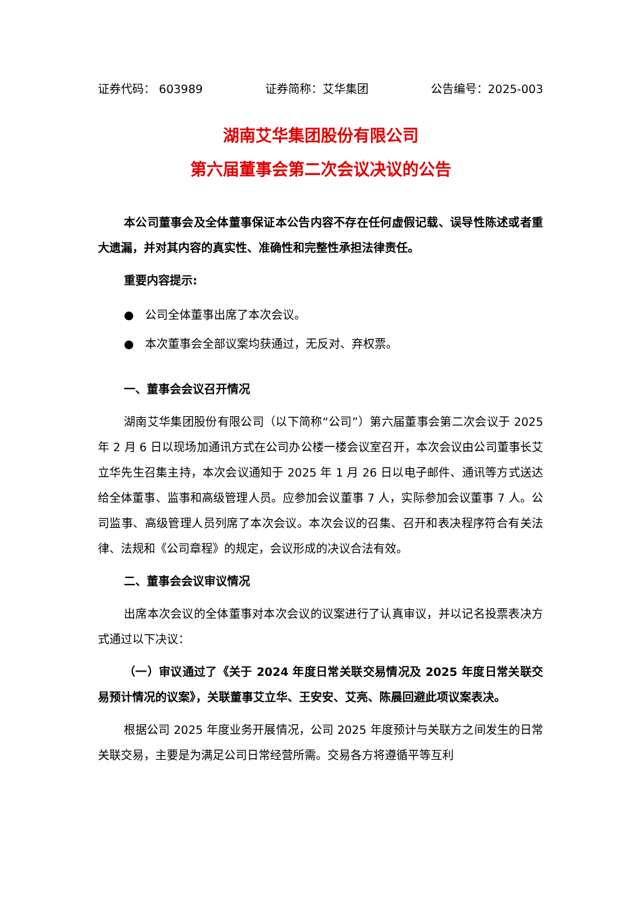证券代码： 603989 证券简称：艾华集团 公告编号：2025-003
湖南艾华集团股份有限公司
第六届董事会第二次会议决议的公告
本公司董事会及全体董事保证本公告内容不存在任何虚假记载、误导性陈述或者重大遗漏，并对其内容的真实性、准确性和完整性承担法律责任。
重要内容提示:
● 公司全体董事出席了本次会议。
● 本次董事会全部议案均获通过，无反对、弃权票。
一、董事会会议召开情况
湖南艾华集团股份有限公司（以下简称“公司”）第六届董事会第二次会议于 2025 年 2 月 6 日以现场加通讯方式在公司办公楼一楼会议室召开，本次会议由公司董事长艾立华先生召集主持，本次会议通知于 2025 年 1 月 26 日以电子邮件、通讯等方式送达给全体董事、监事和高级管理人员。应参加会议董事 7 人，实际参加会议董事 7 人。公司监事、高级管理人员列席了本次会议。本次会议的召集、召开和表决程序符合有关法律、法规和《公司章程》的规定，会议形成的决议合法有效。
二、董事会会议审议情况
出席本次会议的全体董事对本次会议的议案进行了认真审议，并以记名投票表决方式通过以下决议：
（一）审议通过了《关于 2024 年度日常关联交易情况及 2025 年度日常关联交易预计情况的议案》，关联董事艾立华、王安安、艾亮、陈晨回避此项议案表决。
根据公司 2025 年度业务开展情况，公司 2025 年度预计与关联方之间发生的日常关联交易，主要是为满足公司日常经营所需。交易各方将遵循平等互利